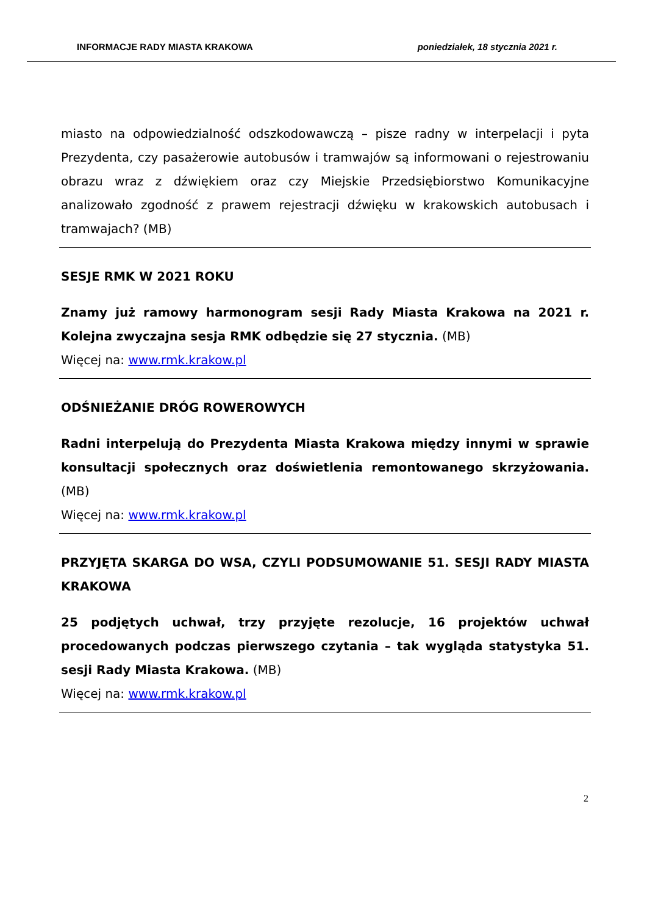INFORMACJE RADY MIASTA KRAKOWA poniedziałek, 18 stycznia 2021 r.
miasto na odpowiedzialność odszkodowawczą – pisze radny w interpelacji i pyta Prezydenta, czy pasażerowie autobusów i tramwajów są informowani o rejestrowaniu obrazu wraz z dźwiękiem oraz czy Miejskie Przedsiębiorstwo Komunikacyjne analizowało zgodność z prawem rejestracji dźwięku w krakowskich autobusach i tramwajach? (MB)
SESJE RMK W 2021 ROKU
Znamy już ramowy harmonogram sesji Rady Miasta Krakowa na 2021 r. Kolejna zwyczajna sesja RMK odbędzie się 27 stycznia. (MB)
Więcej na: www.rmk.krakow.pl
ODŚNIEŻANIE DRÓG ROWEROWYCH
Radni interpelują do Prezydenta Miasta Krakowa między innymi w sprawie konsultacji społecznych oraz doświetlenia remontowanego skrzyżowania. (MB)
Więcej na: www.rmk.krakow.pl
PRZYJĘTA SKARGA DO WSA, CZYLI PODSUMOWANIE 51. SESJI RADY MIASTA KRAKOWA
25 podjętych uchwał, trzy przyjęte rezolucje, 16 projektów uchwał procedowanych podczas pierwszego czytania – tak wygląda statystyka 51. sesji Rady Miasta Krakowa. (MB)
Więcej na: www.rmk.krakow.pl
2